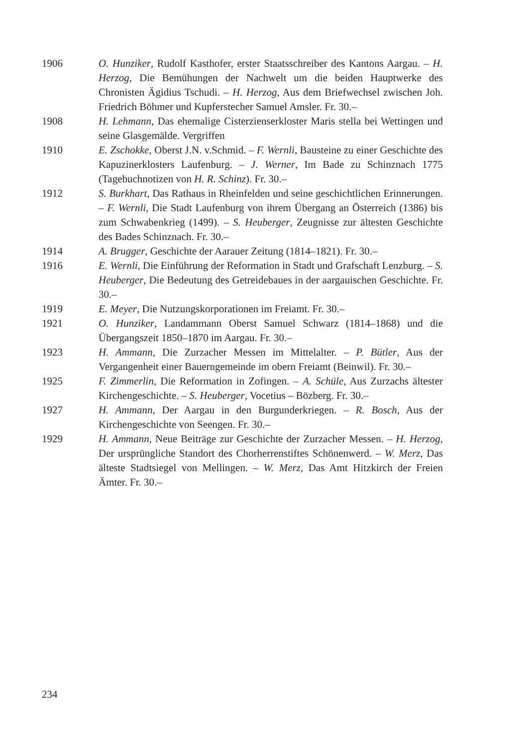1906 O. Hunziker, Rudolf Kasthofer, erster Staatsschreiber des Kantons Aargau. – H. Herzog, Die Bemühungen der Nachwelt um die beiden Hauptwerke des Chronisten Ägidius Tschudi. – H. Herzog, Aus dem Briefwechsel zwischen Joh. Friedrich Böhmer und Kupferstecher Samuel Amsler. Fr. 30.–
1908 H. Lehmann, Das ehemalige Cisterzienserkloster Maris stella bei Wettingen und seine Glasgemälde. Vergriffen
1910 E. Zschokke, Oberst J.N. v.Schmid. – F. Wernli, Bausteine zu einer Geschichte des Kapuzinerklosters Laufenburg. – J. Werner, Im Bade zu Schinznach 1775 (Tagebuchnotizen von H. R. Schinz). Fr. 30.–
1912 S. Burkhart, Das Rathaus in Rheinfelden und seine geschichtlichen Erinnerungen. – F. Wernli, Die Stadt Laufenburg von ihrem Übergang an Österreich (1386) bis zum Schwabenkrieg (1499). – S. Heuberger, Zeugnisse zur ältesten Geschichte des Bades Schinznach. Fr. 30.–
1914 A. Brugger, Geschichte der Aarauer Zeitung (1814–1821). Fr. 30.–
1916 E. Wernli, Die Einführung der Reformation in Stadt und Grafschaft Lenzburg. – S. Heuberger, Die Bedeutung des Getreidebaues in der aargauischen Geschichte. Fr. 30.–
1919 E. Meyer, Die Nutzungskorporationen im Freiamt. Fr. 30.–
1921 O. Hunziker, Landammann Oberst Samuel Schwarz (1814–1868) und die Übergangszeit 1850–1870 im Aargau. Fr. 30.–
1923 H. Ammann, Die Zurzacher Messen im Mittelalter. – P. Bütler, Aus der Vergangenheit einer Bauerngemeinde im obern Freiamt (Beinwil). Fr. 30.–
1925 F. Zimmerlin, Die Reformation in Zofingen. – A. Schüle, Aus Zurzachs ältester Kirchengeschichte. – S. Heuberger, Vocetius – Bözberg. Fr. 30.–
1927 H. Ammann, Der Aargau in den Burgunderkriegen. – R. Bosch, Aus der Kirchengeschichte von Seengen. Fr. 30.–
1929 H. Ammann, Neue Beiträge zur Geschichte der Zurzacher Messen. – H. Herzog, Der ursprüngliche Standort des Chorherrenstiftes Schönenwerd. – W. Merz, Das älteste Stadtsiegel von Mellingen. – W. Merz, Das Amt Hitzkirch der Freien Ämter. Fr. 30.–
234